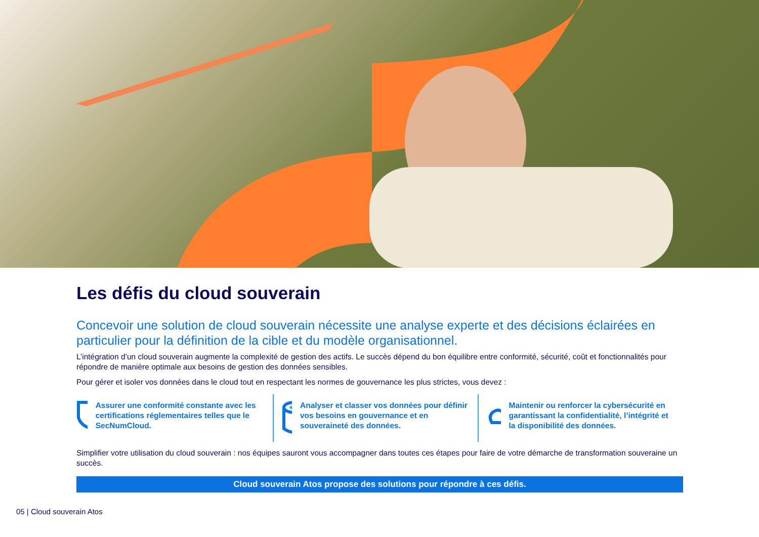Les défis du cloud souverain
Concevoir une solution de cloud souverain nécessite une analyse experte et des décisions éclairées en particulier pour la définition de la cible et du modèle organisationnel.
L’intégration d’un cloud souverain augmente la complexité de gestion des actifs. Le succès dépend du bon équilibre entre conformité, sécurité, coût et fonctionnalités pour répondre de manière optimale aux besoins de gestion des données sensibles.
Pour gérer et isoler vos données dans le cloud tout en respectant les normes de gouvernance les plus strictes, vous devez :
Assurer une conformité constante avec les certifications réglementaires telles que le SecNumCloud.
Analyser et classer vos données pour définir vos besoins en gouvernance et en souveraineté des données.
Maintenir ou renforcer la cybersécurité en garantissant la confidentialité, l’intégrité et la disponibilité des données.
Simplifier votre utilisation du cloud souverain : nos équipes sauront vous accompagner dans toutes ces étapes pour faire de votre démarche de transformation souveraine un succès.
Cloud souverain Atos propose des solutions pour répondre à ces défis.
05 | Cloud souverain Atos